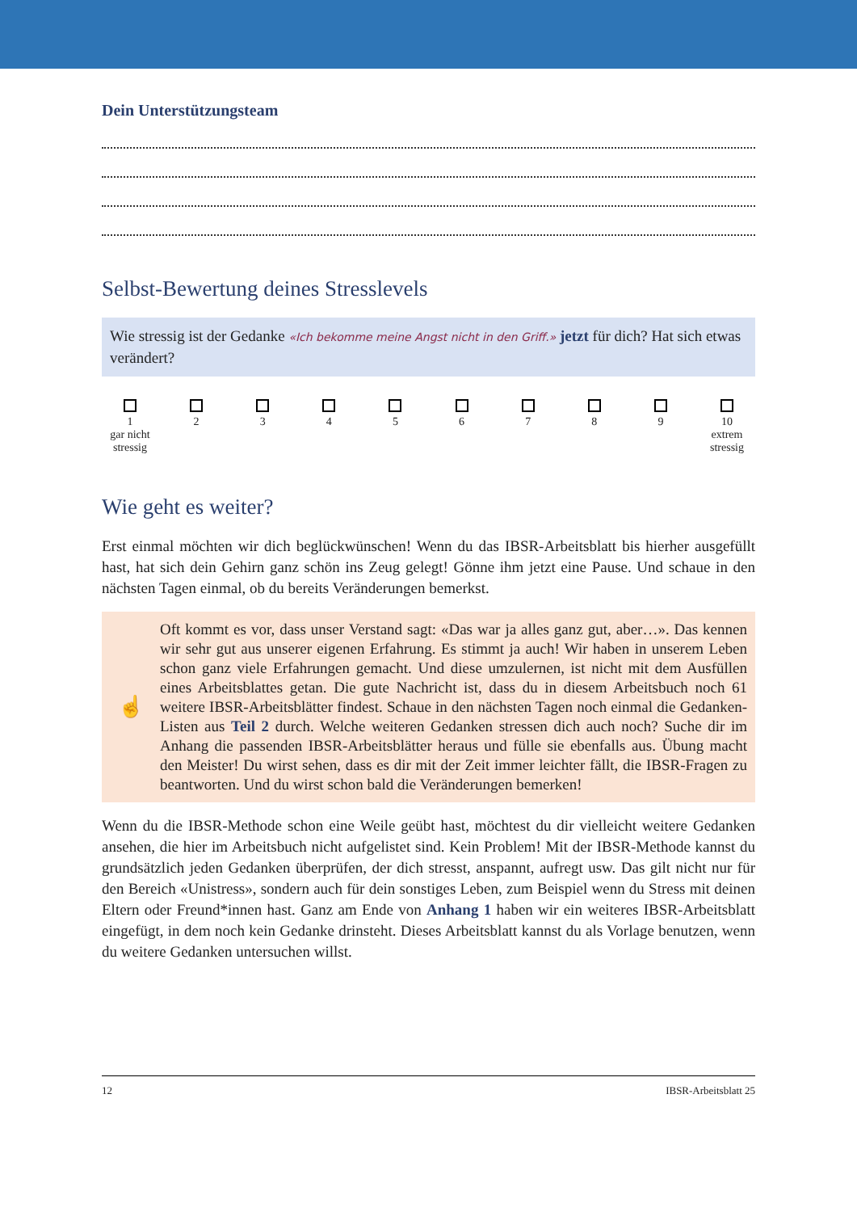Dein Unterstützungsteam
Selbst-Bewertung deines Stresslevels
Wie stressig ist der Gedanke «Ich bekomme meine Angst nicht in den Griff.» jetzt für dich? Hat sich etwas verändert?
1
gar nicht stressig
2
3
4
5
6
7
8
9
10
extrem stressig
Wie geht es weiter?
Erst einmal möchten wir dich beglückwünschen! Wenn du das IBSR-Arbeitsblatt bis hierher aus­gefüllt hast, hat sich dein Gehirn ganz schön ins Zeug gelegt! Gönne ihm jetzt eine Pause. Und schaue in den nächsten Tagen einmal, ob du bereits Veränderungen bemerkst.
☝
Oft kommt es vor, dass unser Verstand sagt: «Das war ja alles ganz gut, aber…». Das kennen wir sehr gut aus unserer eigenen Erfahrung. Es stimmt ja auch! Wir haben in unserem Leben schon ganz viele Erfahrungen gemacht. Und diese umzulernen, ist nicht mit dem Ausfüllen eines Arbeitsblattes getan. Die gute Nachricht ist, dass du in diesem Arbeitsbuch noch 61 weitere IBSR-Arbeitsblätter findest. Schaue in den nächsten Tagen noch einmal die Gedanken-Listen aus Teil 2 durch. Welche weiteren Gedanken stressen dich auch noch? Suche dir im Anhang die passenden IBSR-Arbeitsblätter heraus und fülle sie ebenfalls aus. Übung macht den Meister! Du wirst sehen, dass es dir mit der Zeit immer leichter fällt, die IBSR-Fragen zu beantworten. Und du wirst schon bald die Ver­änderungen bemerken!
Wenn du die IBSR-Methode schon eine Weile geübt hast, möchtest du dir vielleicht weitere Ge­danken ansehen, die hier im Arbeitsbuch nicht aufgelistet sind. Kein Problem! Mit der IBSR-Me­thode kannst du grundsätzlich jeden Gedanken überprüfen, der dich stresst, anspannt, aufregt usw. Das gilt nicht nur für den Bereich «Unistress», sondern auch für dein sonstiges Leben, zum Beispiel wenn du Stress mit deinen Eltern oder Freund*innen hast. Ganz am Ende von Anhang 1 haben wir ein weiteres IBSR-Arbeitsblatt eingefügt, in dem noch kein Gedanke drinsteht. Dieses Arbeits­blatt kannst du als Vorlage benutzen, wenn du weitere Gedanken untersuchen willst.
12 IBSR-Arbeitsblatt 25